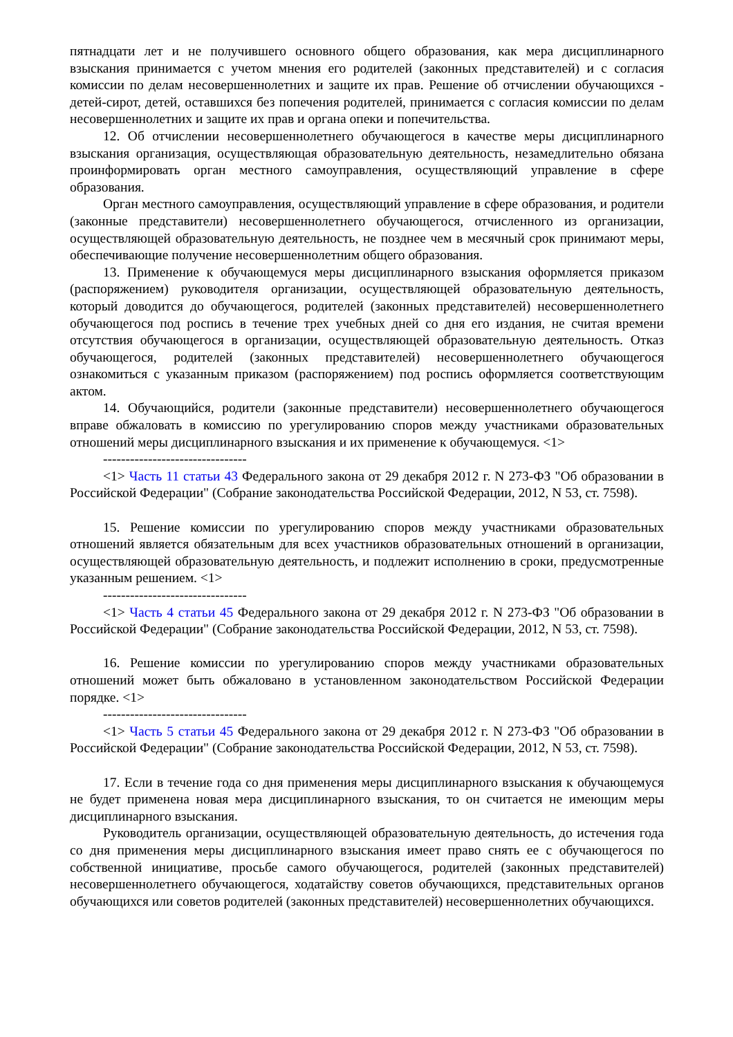пятнадцати лет и не получившего основного общего образования, как мера дисциплинарного взыскания принимается с учетом мнения его родителей (законных представителей) и с согласия комиссии по делам несовершеннолетних и защите их прав. Решение об отчислении обучающихся - детей-сирот, детей, оставшихся без попечения родителей, принимается с согласия комиссии по делам несовершеннолетних и защите их прав и органа опеки и попечительства.
12. Об отчислении несовершеннолетнего обучающегося в качестве меры дисциплинарного взыскания организация, осуществляющая образовательную деятельность, незамедлительно обязана проинформировать орган местного самоуправления, осуществляющий управление в сфере образования.
Орган местного самоуправления, осуществляющий управление в сфере образования, и родители (законные представители) несовершеннолетнего обучающегося, отчисленного из организации, осуществляющей образовательную деятельность, не позднее чем в месячный срок принимают меры, обеспечивающие получение несовершеннолетним общего образования.
13. Применение к обучающемуся меры дисциплинарного взыскания оформляется приказом (распоряжением) руководителя организации, осуществляющей образовательную деятельность, который доводится до обучающегося, родителей (законных представителей) несовершеннолетнего обучающегося под роспись в течение трех учебных дней со дня его издания, не считая времени отсутствия обучающегося в организации, осуществляющей образовательную деятельность. Отказ обучающегося, родителей (законных представителей) несовершеннолетнего обучающегося ознакомиться с указанным приказом (распоряжением) под роспись оформляется соответствующим актом.
14. Обучающийся, родители (законные представители) несовершеннолетнего обучающегося вправе обжаловать в комиссию по урегулированию споров между участниками образовательных отношений меры дисциплинарного взыскания и их применение к обучающемуся. <1>
--------------------------------
<1> Часть 11 статьи 43 Федерального закона от 29 декабря 2012 г. N 273-ФЗ "Об образовании в Российской Федерации" (Собрание законодательства Российской Федерации, 2012, N 53, ст. 7598).
15. Решение комиссии по урегулированию споров между участниками образовательных отношений является обязательным для всех участников образовательных отношений в организации, осуществляющей образовательную деятельность, и подлежит исполнению в сроки, предусмотренные указанным решением. <1>
--------------------------------
<1> Часть 4 статьи 45 Федерального закона от 29 декабря 2012 г. N 273-ФЗ "Об образовании в Российской Федерации" (Собрание законодательства Российской Федерации, 2012, N 53, ст. 7598).
16. Решение комиссии по урегулированию споров между участниками образовательных отношений может быть обжаловано в установленном законодательством Российской Федерации порядке. <1>
--------------------------------
<1> Часть 5 статьи 45 Федерального закона от 29 декабря 2012 г. N 273-ФЗ "Об образовании в Российской Федерации" (Собрание законодательства Российской Федерации, 2012, N 53, ст. 7598).
17. Если в течение года со дня применения меры дисциплинарного взыскания к обучающемуся не будет применена новая мера дисциплинарного взыскания, то он считается не имеющим меры дисциплинарного взыскания.
Руководитель организации, осуществляющей образовательную деятельность, до истечения года со дня применения меры дисциплинарного взыскания имеет право снять ее с обучающегося по собственной инициативе, просьбе самого обучающегося, родителей (законных представителей) несовершеннолетнего обучающегося, ходатайству советов обучающихся, представительных органов обучающихся или советов родителей (законных представителей) несовершеннолетних обучающихся.